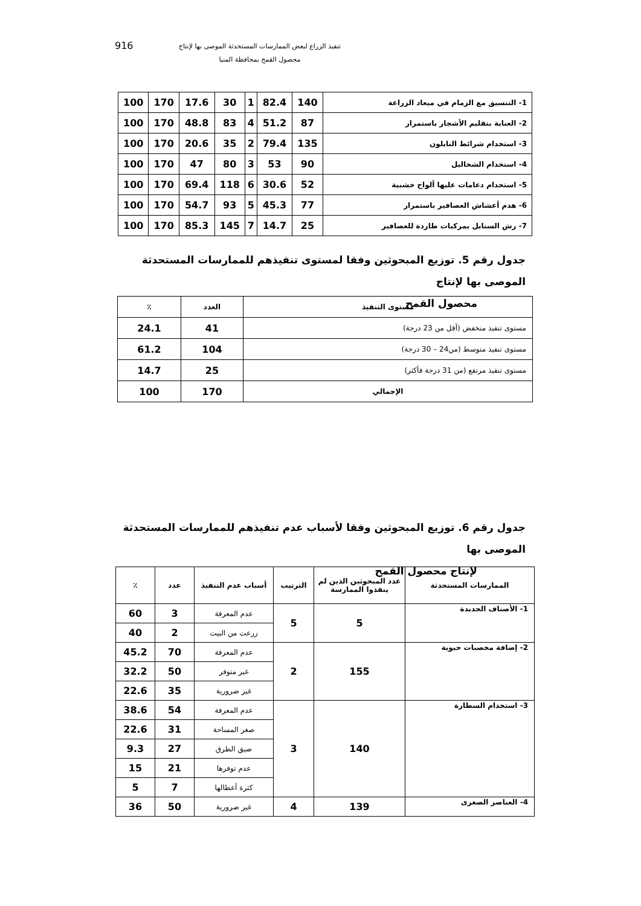916
تنفيذ الزراع لبعض الممارسات المستحدثة الموصى بها لإنتاج
محصول القمح بمحافظة المنيا
| 1- التنسيق مع الزمام في ميعاد الزراعة | 140 | 82.4 | 1 | 30 | 17.6 | 170 | 100 |
| 2- العناية بتقليم الأشجار باستمرار | 87 | 51.2 | 4 | 83 | 48.8 | 170 | 100 |
| 3- استخدام شرائط النايلون | 135 | 79.4 | 2 | 35 | 20.6 | 170 | 100 |
| 4- استخدام الشخاليل | 90 | 53 | 3 | 80 | 47 | 170 | 100 |
| 5- استخدام دعامات عليها ألواح خشبية | 52 | 30.6 | 6 | 118 | 69.4 | 170 | 100 |
| 6- هدم أعشاش العصافير باستمرار | 77 | 45.3 | 5 | 93 | 54.7 | 170 | 100 |
| 7- رش السنابل بمركبات طاردة للعصافير | 25 | 14.7 | 7 | 145 | 85.3 | 170 | 100 |
جدول رقم 5. توزيع المبحوثين وفقا لمستوى تنفيذهم للممارسات المستحدثة الموصى بها لإنتاج
محصول القمح
| مستوى التنفيذ | العدد | ٪ |
| مستوى تنفيذ منخفض (أقل من 23 درجة) | 41 | 24.1 |
| مستوى تنفيذ متوسط (من24 – 30 درجة) | 104 | 61.2 |
| مستوى تنفيذ مرتفع (من 31 درجة فأكثر) | 25 | 14.7 |
| الإجمالي | 170 | 100 |
جدول رقم 6. توزيع المبحوثين وفقا لأسباب عدم تنفيذهم للممارسات المستحدثة الموصى بها
لإنتاج محصول القمح
| الممارسات المستحدثة | عدد المبحوثين الذين لم ينفذوا الممارسة | الترتيب | أسباب عدم التنفيذ | عدد | ٪ |
| --- | --- | --- | --- | --- | --- |
| 1- الأصناف الجديدة | 5 | 5 | عدم المعرفة | 3 | 60 |
| | | | زرعت من البيت | 2 | 40 |
| 2- إضافة مخصبات حيوية | 155 | 2 | عدم المعرفة | 70 | 45.2 |
| | | | غير متوفر | 50 | 32.2 |
| | | | غير ضرورية | 35 | 22.6 |
| 3- استخدام السطارة | 140 | 3 | عدم المعرفة | 54 | 38.6 |
| | | | صغر المساحة | 31 | 22.6 |
| | | | ضيق الطرق | 27 | 9.3 |
| | | | عدم توفرها | 21 | 15 |
| | | | كثرة أعطالها | 7 | 5 |
| 4- العناصر الصغرى | 139 | 4 | غير ضرورية | 50 | 36 |